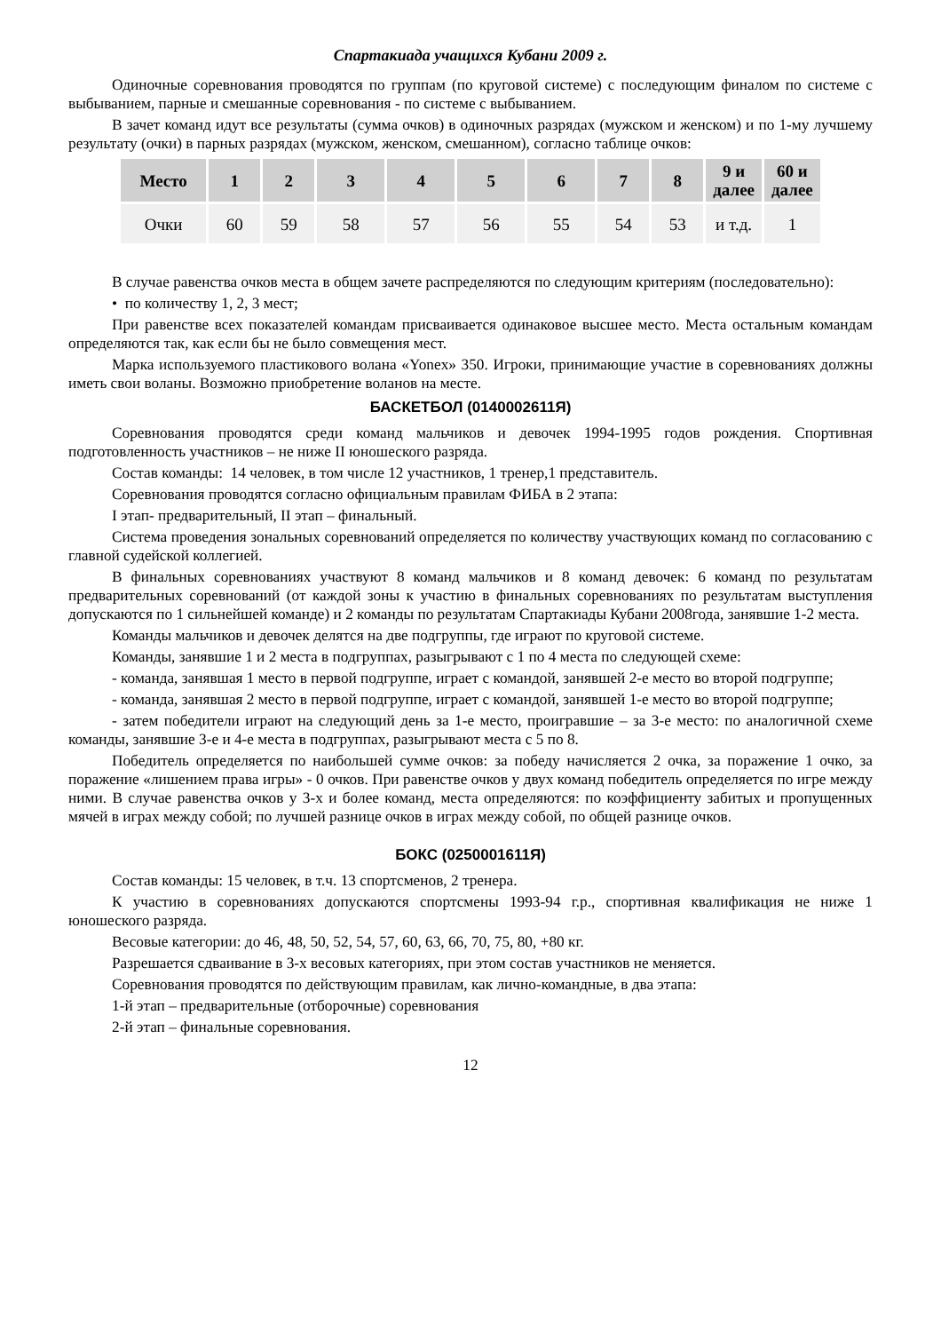Спартакиада учащихся Кубани 2009 г.
Одиночные соревнования проводятся по группам (по круговой системе) с последующим финалом по системе с выбыванием, парные и смешанные соревнования - по системе с выбыванием.
В зачет команд идут все результаты (сумма очков) в одиночных разрядах (мужском и женском) и по 1-му лучшему результату (очки) в парных разрядах (мужском, женском, смешанном), согласно таблице очков:
| Место | 1 | 2 | 3 | 4 | 5 | 6 | 7 | 8 | 9 и далее | 60 и далее |
| --- | --- | --- | --- | --- | --- | --- | --- | --- | --- | --- |
| Очки | 60 | 59 | 58 | 57 | 56 | 55 | 54 | 53 | и т.д. | 1 |
В случае равенства очков места в общем зачете распределяются по следующим критериям (последовательно):
• по количеству 1, 2, 3 мест;
При равенстве всех показателей командам присваивается одинаковое высшее место. Места остальным командам определяются так, как если бы не было совмещения мест.
Марка используемого пластикового волана «Yonex» 350. Игроки, принимающие участие в соревнованиях должны иметь свои воланы. Возможно приобретение воланов на месте.
БАСКЕТБОЛ (0140002611Я)
Соревнования проводятся среди команд мальчиков и девочек 1994-1995 годов рождения. Спортивная подготовленность участников – не ниже II юношеского разряда.
Состав команды: 14 человек, в том числе 12 участников, 1 тренер,1 представитель.
Соревнования проводятся согласно официальным правилам ФИБА в 2 этапа:
I этап- предварительный, II этап – финальный.
Система проведения зональных соревнований определяется по количеству участвующих команд по согласованию с главной судейской коллегией.
В финальных соревнованиях участвуют 8 команд мальчиков и 8 команд девочек: 6 команд по результатам предварительных соревнований (от каждой зоны к участию в финальных соревнованиях по результатам выступления допускаются по 1 сильнейшей команде) и 2 команды по результатам Спартакиады Кубани 2008года, занявшие 1-2 места.
Команды мальчиков и девочек делятся на две подгруппы, где играют по круговой системе.
Команды, занявшие 1 и 2 места в подгруппах, разыгрывают с 1 по 4 места по следующей схеме:
- команда, занявшая 1 место в первой подгруппе, играет с командой, занявшей 2-е место во второй подгруппе;
- команда, занявшая 2 место в первой подгруппе, играет с командой, занявшей 1-е место во второй подгруппе;
- затем победители играют на следующий день за 1-е место, проигравшие – за 3-е место: по аналогичной схеме команды, занявшие 3-е и 4-е места в подгруппах, разыгрывают места с 5 по 8.
Победитель определяется по наибольшей сумме очков: за победу начисляется 2 очка, за поражение 1 очко, за поражение «лишением права игры» - 0 очков. При равенстве очков у двух команд победитель определяется по игре между ними. В случае равенства очков у 3-х и более команд, места определяются: по коэффициенту забитых и пропущенных мячей в играх между собой; по лучшей разнице очков в играх между собой, по общей разнице очков.
БОКС (0250001611Я)
Состав команды: 15 человек, в т.ч. 13 спортсменов, 2 тренера.
К участию в соревнованиях допускаются спортсмены 1993-94 г.р., спортивная квалификация не ниже 1 юношеского разряда.
Весовые категории: до 46, 48, 50, 52, 54, 57, 60, 63, 66, 70, 75, 80, +80 кг.
Разрешается сдваивание в 3-х весовых категориях, при этом состав участников не меняется.
Соревнования проводятся по действующим правилам, как лично-командные, в два этапа:
1-й этап – предварительные (отборочные) соревнования
2-й этап – финальные соревнования.
12